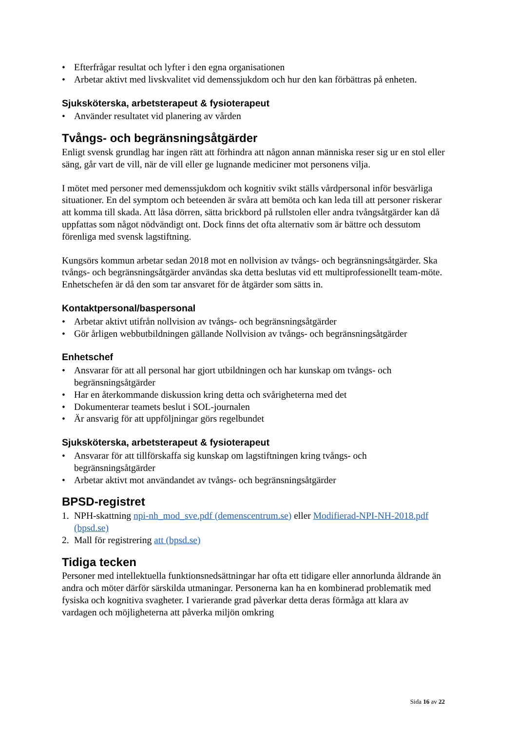• Efterfrågar resultat och lyfter i den egna organisationen
• Arbetar aktivt med livskvalitet vid demenssjukdom och hur den kan förbättras på enheten.
Sjuksköterska, arbetsterapeut & fysioterapeut
• Använder resultatet vid planering av vården
Tvångs- och begränsningsåtgärder
Enligt svensk grundlag har ingen rätt att förhindra att någon annan människa reser sig ur en stol eller säng, går vart de vill, när de vill eller ge lugnande mediciner mot personens vilja.
I mötet med personer med demenssjukdom och kognitiv svikt ställs vårdpersonal inför besvärliga situationer. En del symptom och beteenden är svåra att bemöta och kan leda till att personer riskerar att komma till skada. Att låsa dörren, sätta brickbord på rullstolen eller andra tvångsåtgärder kan då uppfattas som något nödvändigt ont. Dock finns det ofta alternativ som är bättre och dessutom förenliga med svensk lagstiftning.
Kungsörs kommun arbetar sedan 2018 mot en nollvision av tvångs- och begränsningsåtgärder. Ska tvångs- och begränsningsåtgärder användas ska detta beslutas vid ett multiprofessionellt team-möte. Enhetschefen är då den som tar ansvaret för de åtgärder som sätts in.
Kontaktpersonal/baspersonal
• Arbetar aktivt utifrån nollvision av tvångs- och begränsningsåtgärder
• Gör årligen webbutbildningen gällande Nollvision av tvångs- och begränsningsåtgärder
Enhetschef
• Ansvarar för att all personal har gjort utbildningen och har kunskap om tvångs- och begränsningsåtgärder
• Har en återkommande diskussion kring detta och svårigheterna med det
• Dokumenterar teamets beslut i SOL-journalen
• Är ansvarig för att uppföljningar görs regelbundet
Sjuksköterska, arbetsterapeut & fysioterapeut
• Ansvarar för att tillförskaffa sig kunskap om lagstiftningen kring tvångs- och begränsningsåtgärder
• Arbetar aktivt mot användandet av tvångs- och begränsningsåtgärder
BPSD-registret
1. NPH-skattning npi-nh_mod_sve.pdf (demenscentrum.se) eller Modifierad-NPI-NH-2018.pdf (bpsd.se)
2. Mall för registrering att (bpsd.se)
Tidiga tecken
Personer med intellektuella funktionsnedsättningar har ofta ett tidigare eller annorlunda åldrande än andra och möter därför särskilda utmaningar. Personerna kan ha en kombinerad problematik med fysiska och kognitiva svagheter. I varierande grad påverkar detta deras förmåga att klara av vardagen och möjligheterna att påverka miljön omkring
Sida 16 av 22